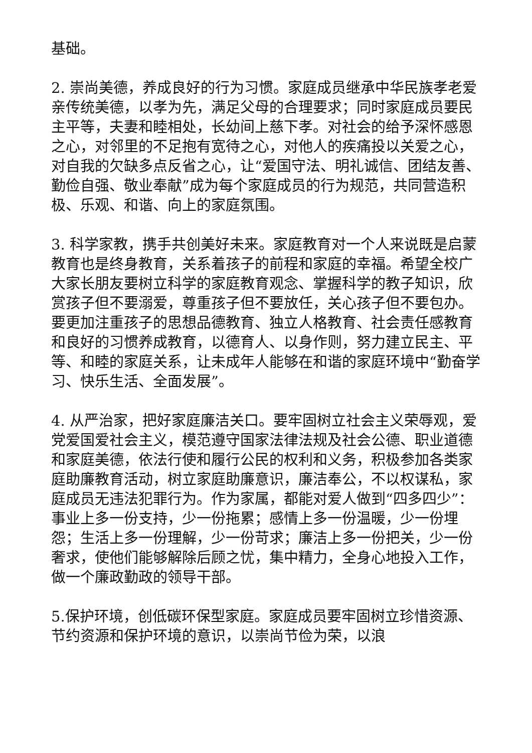基础。
2. 崇尚美德，养成良好的行为习惯。家庭成员继承中华民族孝老爱亲传统美德，以孝为先，满足父母的合理要求；同时家庭成员要民主平等，夫妻和睦相处，长幼间上慈下孝。对社会的给予深怀感恩之心，对邻里的不足抱有宽待之心，对他人的疾痛投以关爱之心，对自我的欠缺多点反省之心，让“爱国守法、明礼诚信、团结友善、勤俭自强、敬业奉献”成为每个家庭成员的行为规范，共同营造积极、乐观、和谐、向上的家庭氛围。
3. 科学家教，携手共创美好未来。家庭教育对一个人来说既是启蒙教育也是终身教育，关系着孩子的前程和家庭的幸福。希望全校广大家长朋友要树立科学的家庭教育观念、掌握科学的教子知识，欣赏孩子但不要溺爱，尊重孩子但不要放任，关心孩子但不要包办。要更加注重孩子的思想品德教育、独立人格教育、社会责任感教育和良好的习惯养成教育，以德育人、以身作则，努力建立民主、平等、和睦的家庭关系，让未成年人能够在和谐的家庭环境中“勤奋学习、快乐生活、全面发展”。
4. 从严治家，把好家庭廉洁关口。要牢固树立社会主义荣辱观，爱党爱国爱社会主义，模范遵守国家法律法规及社会公德、职业道德和家庭美德，依法行使和履行公民的权利和义务，积极参加各类家庭助廉教育活动，树立家庭助廉意识，廉洁奉公，不以权谋私，家庭成员无违法犯罪行为。作为家属，都能对爱人做到“四多四少”：事业上多一份支持，少一份拖累；感情上多一份温暖，少一份埋怨；生活上多一份理解，少一份苛求；廉洁上多一份把关，少一份奢求，使他们能够解除后顾之忧，集中精力，全身心地投入工作，做一个廉政勤政的领导干部。
5.保护环境，创低碳环保型家庭。家庭成员要牢固树立珍惜资源、节约资源和保护环境的意识，以崇尚节俭为荣，以浪